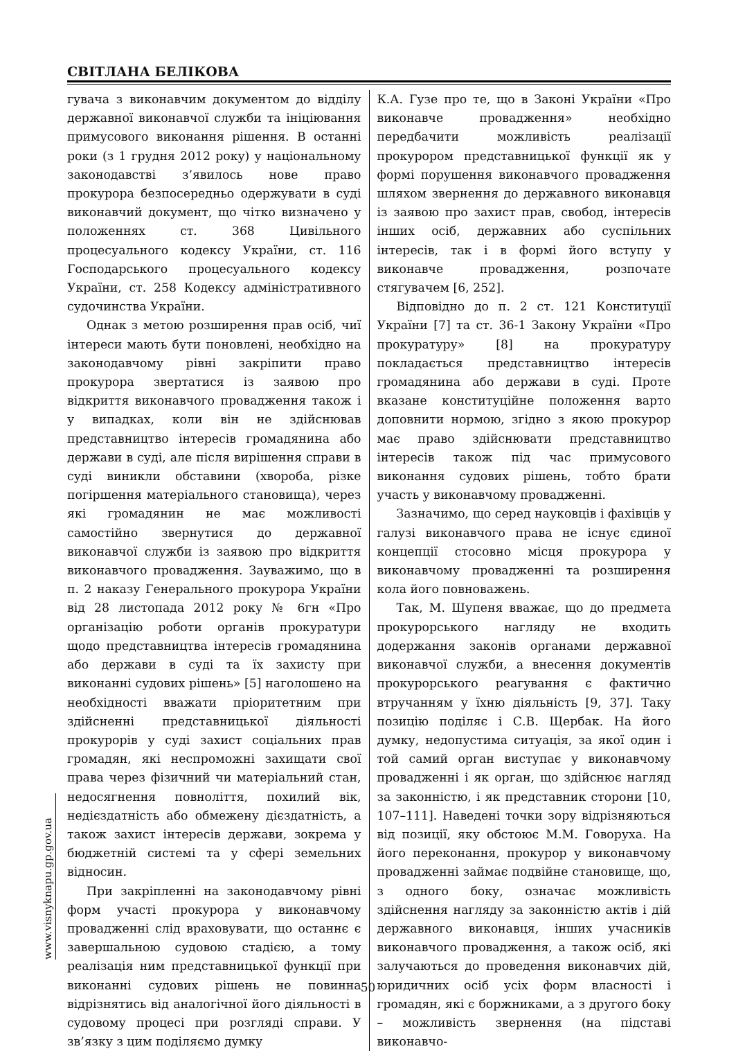СВІТЛАНА БЕЛІКОВА
гувача з виконавчим документом до відділу державної виконавчої служби та ініціювання примусового виконання рішення. В останні роки (з 1 грудня 2012 року) у національному законодавстві з’явилось нове право прокурора безпосередньо одержувати в суді виконавчий документ, що чітко визначено у положеннях ст. 368 Цивільного процесуального кодексу України, ст. 116 Господарського процесуального кодексу України, ст. 258 Кодексу адміністративного судочинства України.
Однак з метою розширення прав осіб, чиї інтереси мають бути поновлені, необхідно на законодавчому рівні закріпити право прокурора звертатися із заявою про відкриття виконавчого провадження також і у випадках, коли він не здійснював представництво інтересів громадянина або держави в суді, але після вирішення справи в суді виникли обставини (хвороба, різке погіршення матеріального становища), через які громадянин не має можливості самостійно звернутися до державної виконавчої служби із заявою про відкриття виконавчого провадження. Зауважимо, що в п. 2 наказу Генерального прокурора України від 28 листопада 2012 року № 6гн «Про організацію роботи органів прокуратури щодо представництва інтересів громадянина або держави в суді та їх захисту при виконанні судових рішень» [5] наголошено на необхідності вважати пріоритетним при здійсненні представницької діяльності прокурорів у суді захист соціальних прав громадян, які неспроможні захищати свої права через фізичний чи матеріальний стан, недосягнення повноліття, похилий вік, недієздатність або обмежену дієздатність, а також захист інтересів держави, зокрема у бюджетній системі та у сфері земельних відносин.
При закріпленні на законодавчому рівні форм участі прокурора у виконавчому провадженні слід враховувати, що останнє є завершальною судовою стадією, а тому реалізація ним представницької функції при виконанні судових рішень не повинна відрізнятись від аналогічної його діяльності в судовому процесі при розгляді справи. У зв’язку з цим поділяємо думку
К.А. Гузе про те, що в Законі України «Про виконавче провадження» необхідно передбачити можливість реалізації прокурором представницької функції як у формі порушення виконавчого провадження шляхом звернення до державного виконавця із заявою про захист прав, свобод, інтересів інших осіб, державних або суспільних інтересів, так і в формі його вступу у виконавче провадження, розпочате стягувачем [6, 252].
Відповідно до п. 2 ст. 121 Конституції України [7] та ст. 36-1 Закону України «Про прокуратуру» [8] на прокуратуру покладається представництво інтересів громадянина або держави в суді. Проте вказане конституційне положення варто доповнити нормою, згідно з якою прокурор має право здійснювати представництво інтересів також під час примусового виконання судових рішень, тобто брати участь у виконавчому провадженні.
Зазначимо, що серед науковців і фахівців у галузі виконавчого права не існує єдиної концепції стосовно місця прокурора у виконавчому провадженні та розширення кола його повноважень.
Так, М. Шупеня вважає, що до предмета прокурорського нагляду не входить додержання законів органами державної виконавчої служби, а внесення документів прокурорського реагування є фактично втручанням у їхню діяльність [9, 37]. Таку позицію поділяє і С.В. Щербак. На його думку, недопустима ситуація, за якої один і той самий орган виступає у виконавчому провадженні і як орган, що здійснює нагляд за законністю, і як представник сторони [10, 107–111]. Наведені точки зору відрізняються від позиції, яку обстоює М.М. Говоруха. На його переконання, прокурор у виконавчому провадженні займає подвійне становище, що, з одного боку, означає можливість здійснення нагляду за законністю актів і дій державного виконавця, інших учасників виконавчого провадження, а також осіб, які залучаються до проведення виконавчих дій, юридичних осіб усіх форм власності і громадян, які є боржниками, а з другого боку – можливість звернення (на підставі виконавчо-
www.visnyknapu.gp.gov.ua
50